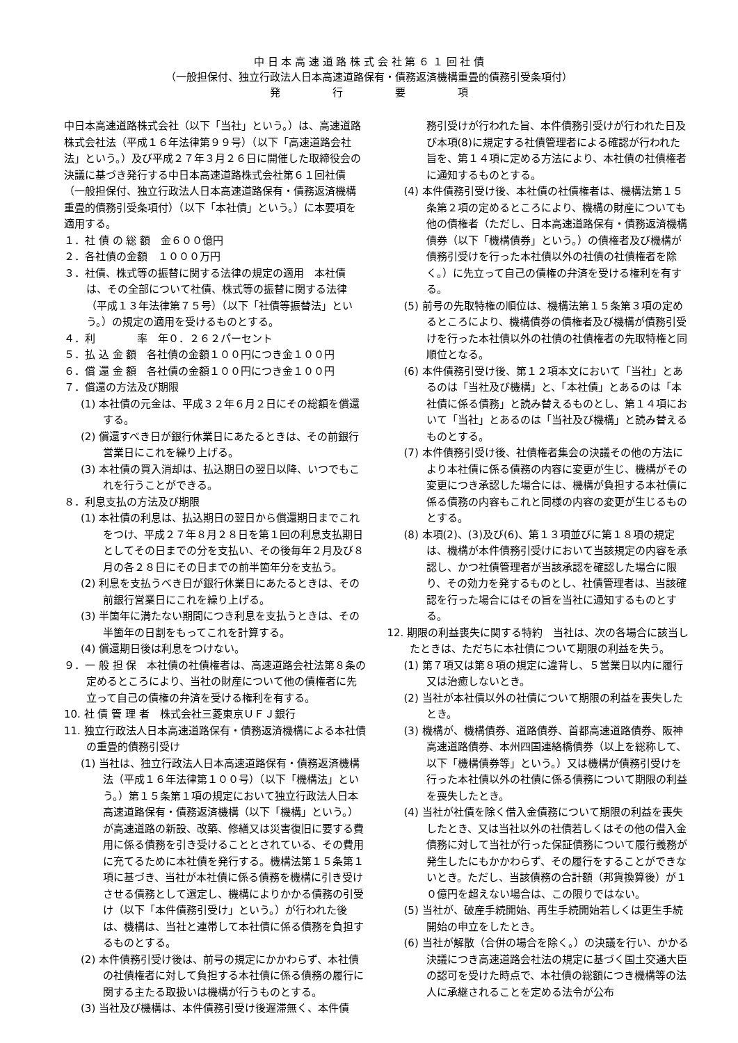中 日 本 高 速 道 路 株 式 会 社 第 ６ １ 回 社 債
（一般担保付、独立行政法人日本高速道路保有・債務返済機構重畳的債務引受条項付）
発　　　　　行　　　　　要　　　　　項
中日本高速道路株式会社（以下「当社」という。）は、高速道路株式会社法（平成１６年法律第９９号）（以下「高速道路会社法」という。）及び平成２７年３月２６日に開催した取締役会の決議に基づき発行する中日本高速道路株式会社第６１回社債（一般担保付、独立行政法人日本高速道路保有・債務返済機構重畳的債務引受条項付）（以下「本社債」という。）に本要項を適用する。
１．社 債 の 総 額　金６００億円
２．各社債の金額　１０００万円
３．社債、株式等の振替に関する法律の規定の適用　本社債は、その全部について社債、株式等の振替に関する法律（平成１３年法律第７５号）（以下「社債等振替法」という。）の規定の適用を受けるものとする。
４．利　　　　率　年０．２６２パーセント
５．払 込 金 額　各社債の金額１００円につき金１００円
６．償 還 金 額　各社債の金額１００円につき金１００円
７．償還の方法及び期限
(1) 本社債の元金は、平成３２年６月２日にその総額を償還する。
(2) 償還すべき日が銀行休業日にあたるときは、その前銀行営業日にこれを繰り上げる。
(3) 本社債の買入消却は、払込期日の翌日以降、いつでもこれを行うことができる。
８．利息支払の方法及び期限
(1) 本社債の利息は、払込期日の翌日から償還期日までこれをつけ、平成２７年８月２８日を第１回の利息支払期日としてその日までの分を支払い、その後毎年２月及び８月の各２８日にその日までの前半箇年分を支払う。
(2) 利息を支払うべき日が銀行休業日にあたるときは、その前銀行営業日にこれを繰り上げる。
(3) 半箇年に満たない期間につき利息を支払うときは、その半箇年の日割をもってこれを計算する。
(4) 償還期日後は利息をつけない。
９．一 般 担 保　本社債の社債権者は、高速道路会社法第８条の定めるところにより、当社の財産について他の債権者に先立って自己の債権の弁済を受ける権利を有する。
10. 社 債 管 理 者　株式会社三菱東京ＵＦＪ銀行
11. 独立行政法人日本高速道路保有・債務返済機構による本社債の重畳的債務引受け
(1) 当社は、独立行政法人日本高速道路保有・債務返済機構法（平成１６年法律第１００号）（以下「機構法」という。）第１５条第１項の規定において独立行政法人日本高速道路保有・債務返済機構（以下「機構」という。）が高速道路の新設、改築、修繕又は災害復旧に要する費用に係る債務を引き受けることとされている、その費用に充てるために本社債を発行する。機構法第１５条第１項に基づき、当社が本社債に係る債務を機構に引き受けさせる債務として選定し、機構によりかかる債務の引受け（以下「本件債務引受け」という。）が行われた後は、機構は、当社と連帯して本社債に係る債務を負担するものとする。
(2) 本件債務引受け後は、前号の規定にかかわらず、本社債の社債権者に対して負担する本社債に係る債務の履行に関する主たる取扱いは機構が行うものとする。
(3) 当社及び機構は、本件債務引受け後遅滞無く、本件債
務引受けが行われた旨、本件債務引受けが行われた日及び本項(8)に規定する社債管理者による確認が行われた旨を、第１４項に定める方法により、本社債の社債権者に通知するものとする。
(4) 本件債務引受け後、本社債の社債権者は、機構法第１５条第２項の定めるところにより、機構の財産についても他の債権者（ただし、日本高速道路保有・債務返済機構債券（以下「機構債券」という。）の債権者及び機構が債務引受けを行った本社債以外の社債の社債権者を除く。）に先立って自己の債権の弁済を受ける権利を有する。
(5) 前号の先取特権の順位は、機構法第１５条第３項の定めるところにより、機構債券の債権者及び機構が債務引受けを行った本社債以外の社債の社債権者の先取特権と同順位となる。
(6) 本件債務引受け後、第１２項本文において「当社」とあるのは「当社及び機構」と、「本社債」とあるのは「本社債に係る債務」と読み替えるものとし、第１４項において「当社」とあるのは「当社及び機構」と読み替えるものとする。
(7) 本件債務引受け後、社債権者集会の決議その他の方法により本社債に係る債務の内容に変更が生じ、機構がその変更につき承認した場合には、機構が負担する本社債に係る債務の内容もこれと同様の内容の変更が生じるものとする。
(8) 本項(2)、(3)及び(6)、第１３項並びに第１８項の規定は、機構が本件債務引受けにおいて当該規定の内容を承認し、かつ社債管理者が当該承認を確認した場合に限り、その効力を発するものとし、社債管理者は、当該確認を行った場合にはその旨を当社に通知するものとする。
12. 期限の利益喪失に関する特約　当社は、次の各場合に該当したときは、ただちに本社債について期限の利益を失う。
(1) 第７項又は第８項の規定に違背し、５営業日以内に履行又は治癒しないとき。
(2) 当社が本社債以外の社債について期限の利益を喪失したとき。
(3) 機構が、機構債券、道路債券、首都高速道路債券、阪神高速道路債券、本州四国連絡橋債券（以上を総称して、以下「機構債券等」という。）又は機構が債務引受けを行った本社債以外の社債に係る債務について期限の利益を喪失したとき。
(4) 当社が社債を除く借入金債務について期限の利益を喪失したとき、又は当社以外の社債若しくはその他の借入金債務に対して当社が行った保証債務について履行義務が発生したにもかかわらず、その履行をすることができないとき。ただし、当該債務の合計額（邦貨換算後）が１０億円を超えない場合は、この限りではない。
(5) 当社が、破産手続開始、再生手続開始若しくは更生手続開始の申立をしたとき。
(6) 当社が解散（合併の場合を除く。）の決議を行い、かかる決議につき高速道路会社法の規定に基づく国土交通大臣の認可を受けた時点で、本社債の総額につき機構等の法人に承継されることを定める法令が公布